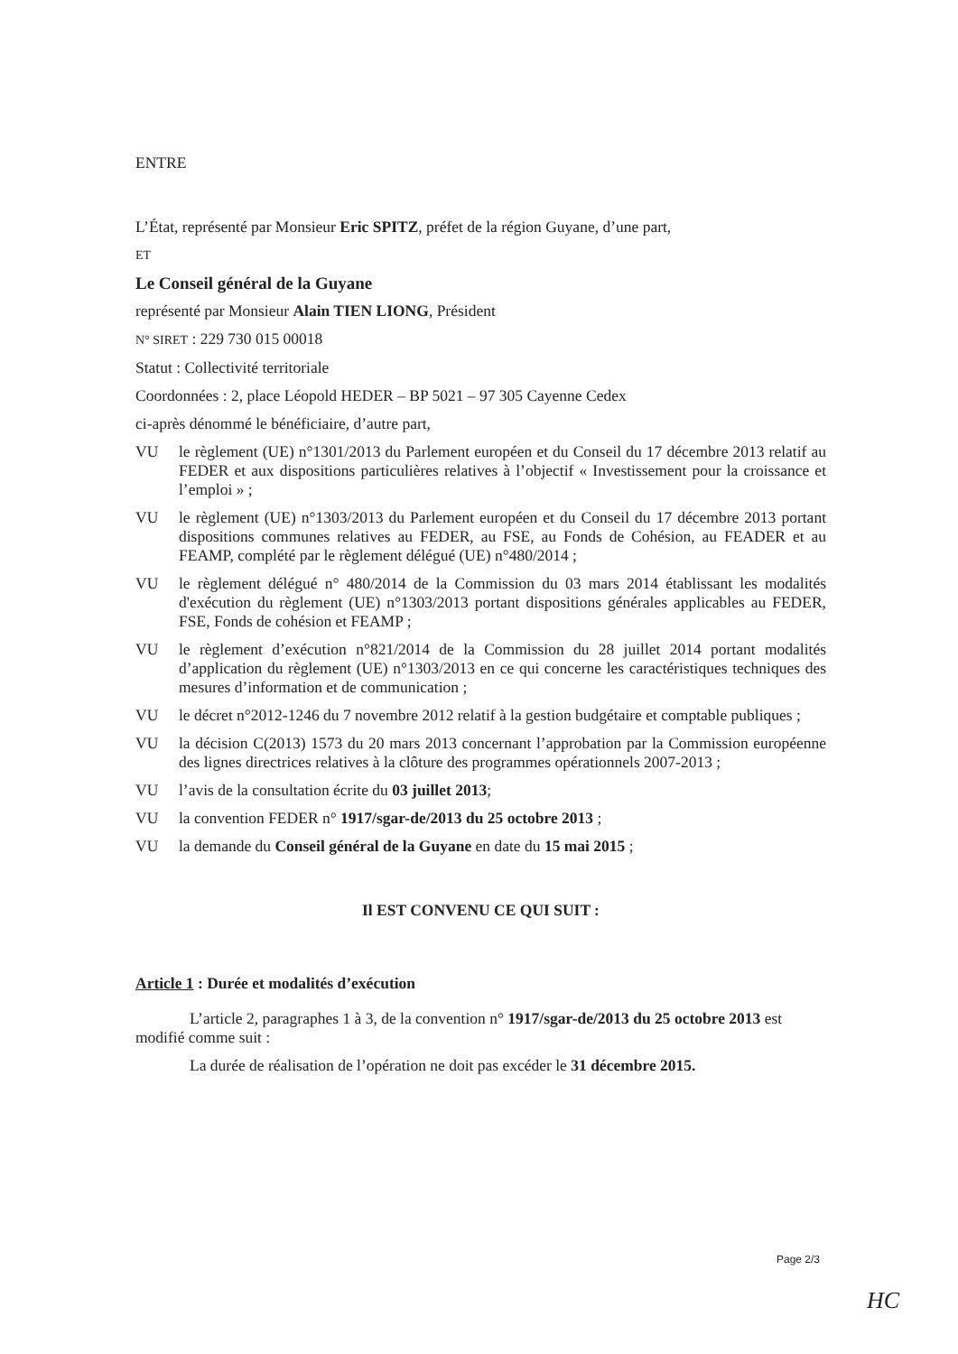ENTRE
L’État, représenté par Monsieur Eric SPITZ, préfet de la région Guyane, d’une part,
ET
Le Conseil général de la Guyane
représenté par Monsieur Alain TIEN LIONG, Président
N° SIRET : 229 730 015 00018
Statut : Collectivité territoriale
Coordonnées : 2, place Léopold HEDER – BP 5021 – 97 305 Cayenne Cedex
ci-après dénommé le bénéficiaire, d’autre part,
VU le règlement (UE) n°1301/2013 du Parlement européen et du Conseil du 17 décembre 2013 relatif au FEDER et aux dispositions particulières relatives à l’objectif « Investissement pour la croissance et l’emploi » ;
VU le règlement (UE) n°1303/2013 du Parlement européen et du Conseil du 17 décembre 2013 portant dispositions communes relatives au FEDER, au FSE, au Fonds de Cohésion, au FEADER et au FEAMP, complété par le règlement délégué (UE) n°480/2014 ;
VU le règlement délégué n° 480/2014 de la Commission du 03 mars 2014 établissant les modalités d'exécution du règlement (UE) n°1303/2013 portant dispositions générales applicables au FEDER, FSE, Fonds de cohésion et FEAMP ;
VU le règlement d’exécution n°821/2014 de la Commission du 28 juillet 2014 portant modalités d’application du règlement (UE) n°1303/2013 en ce qui concerne les caractéristiques techniques des mesures d’information et de communication ;
VU le décret n°2012-1246 du 7 novembre 2012 relatif à la gestion budgétaire et comptable publiques ;
VU la décision C(2013) 1573 du 20 mars 2013 concernant l’approbation par la Commission européenne des lignes directrices relatives à la clôture des programmes opérationnels 2007-2013 ;
VU l’avis de la consultation écrite du 03 juillet 2013;
VU la convention FEDER n° 1917/sgar-de/2013 du 25 octobre 2013 ;
VU la demande du Conseil général de la Guyane en date du 15 mai 2015 ;
Il EST CONVENU CE QUI SUIT :
Article 1 : Durée et modalités d’exécution
L’article 2, paragraphes 1 à 3, de la convention n° 1917/sgar-de/2013 du 25 octobre 2013 est modifié comme suit :
La durée de réalisation de l’opération ne doit pas excéder le 31 décembre 2015.
Page 2/3
HC